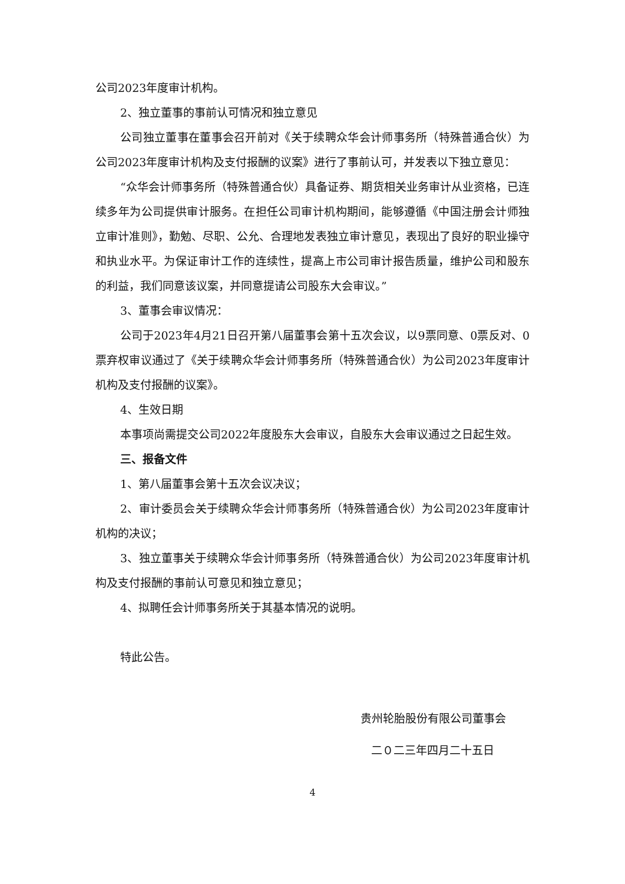公司2023年度审计机构。
2、独立董事的事前认可情况和独立意见
公司独立董事在董事会召开前对《关于续聘众华会计师事务所（特殊普通合伙）为公司2023年度审计机构及支付报酬的议案》进行了事前认可，并发表以下独立意见：
“众华会计师事务所（特殊普通合伙）具备证券、期货相关业务审计从业资格，已连续多年为公司提供审计服务。在担任公司审计机构期间，能够遵循《中国注册会计师独立审计准则》，勤勉、尽职、公允、合理地发表独立审计意见，表现出了良好的职业操守和执业水平。为保证审计工作的连续性，提高上市公司审计报告质量，维护公司和股东的利益，我们同意该议案，并同意提请公司股东大会审议。”
3、董事会审议情况：
公司于2023年4月21日召开第八届董事会第十五次会议，以9票同意、0票反对、0票弃权审议通过了《关于续聘众华会计师事务所（特殊普通合伙）为公司2023年度审计机构及支付报酬的议案》。
4、生效日期
本事项尚需提交公司2022年度股东大会审议，自股东大会审议通过之日起生效。
三、报备文件
1、第八届董事会第十五次会议决议；
2、审计委员会关于续聘众华会计师事务所（特殊普通合伙）为公司2023年度审计机构的决议；
3、独立董事关于续聘众华会计师事务所（特殊普通合伙）为公司2023年度审计机构及支付报酬的事前认可意见和独立意见；
4、拟聘任会计师事务所关于其基本情况的说明。
特此公告。
贵州轮胎股份有限公司董事会
二０二三年四月二十五日
4